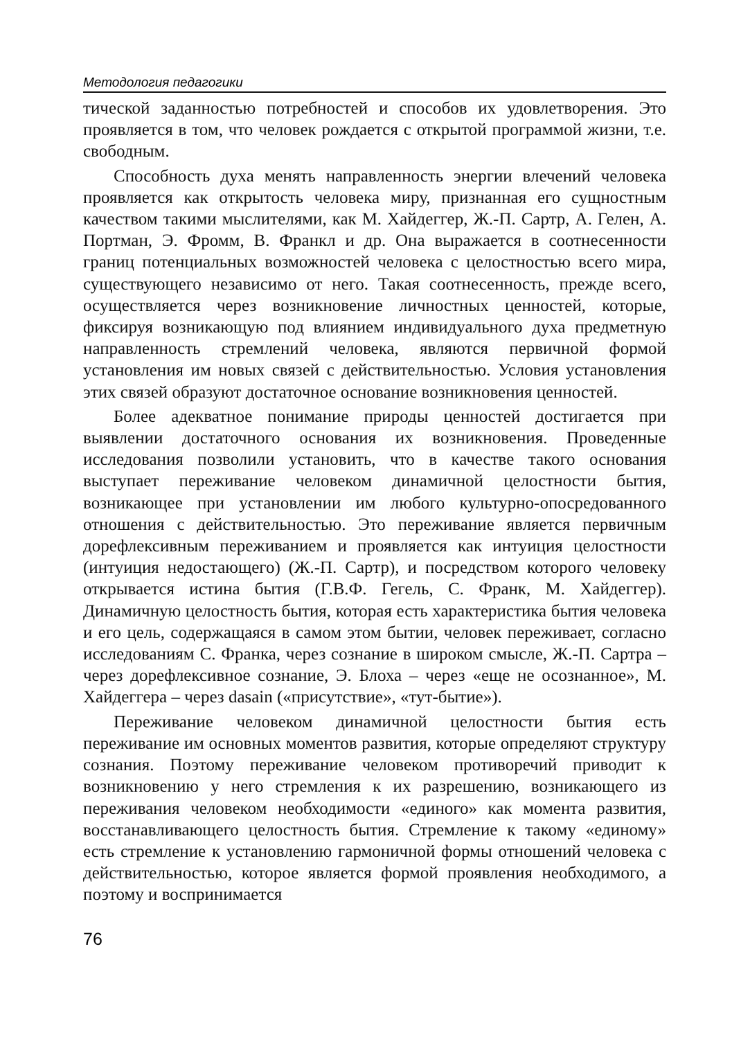Методология педагогики
тической заданностью потребностей и способов их удовлетворения. Это проявляется в том, что человек рождается с открытой программой жизни, т.е. свободным.
Способность духа менять направленность энергии влечений человека проявляется как открытость человека миру, признанная его сущностным качеством такими мыслителями, как М. Хайдеггер, Ж.-П. Сартр, А. Гелен, А. Портман, Э. Фромм, В. Франкл и др. Она выражается в соотнесенности границ потенциальных возможностей человека с целостностью всего мира, существующего независимо от него. Такая соотнесенность, прежде всего, осуществляется через возникновение личностных ценностей, которые, фиксируя возникающую под влиянием индивидуального духа предметную направленность стремлений человека, являются первичной формой установления им новых связей с действительностью. Условия установления этих связей образуют достаточное основание возникновения ценностей.
Более адекватное понимание природы ценностей достигается при выявлении достаточного основания их возникновения. Проведенные исследования позволили установить, что в качестве такого основания выступает переживание человеком динамичной целостности бытия, возникающее при установлении им любого культурно-опосредованного отношения с действительностью. Это переживание является первичным дорефлексивным переживанием и проявляется как интуиция целостности (интуиция недостающего) (Ж.-П. Сартр), и посредством которого человеку открывается истина бытия (Г.В.Ф. Гегель, С. Франк, М. Хайдеггер). Динамичную целостность бытия, которая есть характеристика бытия человека и его цель, содержащаяся в самом этом бытии, человек переживает, согласно исследованиям С. Франка, через сознание в широком смысле, Ж.-П. Сартра – через дорефлексивное сознание, Э. Блоха – через «еще не осознанное», М. Хайдеггера – через dasain («присутствие», «тут-бытие»).
Переживание человеком динамичной целостности бытия есть переживание им основных моментов развития, которые определяют структуру сознания. Поэтому переживание человеком противоречий приводит к возникновению у него стремления к их разрешению, возникающего из переживания человеком необходимости «единого» как момента развития, восстанавливающего целостность бытия. Стремление к такому «единому» есть стремление к установлению гармоничной формы отношений человека с действительностью, которое является формой проявления необходимого, а поэтому и воспринимается
76